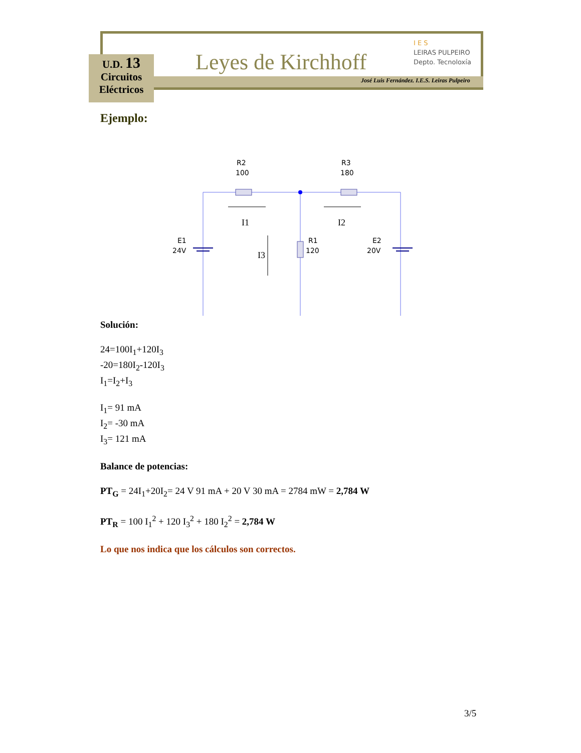U.D. 13
Circuitos
Eléctricos
Leyes de Kirchhoff
I E S
LEIRAS PULPEIRO
Depto. Tecnoloxía
José Luis Fernández. I.E.S. Leiras Pulpeiro
Ejemplo:
R2
100
R3
180
E1
24V
R1
120
E2
20V
I1
I2
I3
Solución:
24=100I<sub>1</sub>+120I<sub>3</sub>
-20=180I<sub>2</sub>-120I<sub>3</sub>
I<sub>1</sub>=I<sub>2</sub>+I<sub>3</sub>
I<sub>1</sub>= 91 mA
I<sub>2</sub>= -30 mA
I<sub>3</sub>= 121 mA
Balance de potencias:
PT<sub>G</sub> = 24I<sub>1</sub>+20I<sub>2</sub>= 24 V 91 mA + 20 V 30 mA = 2784 mW = 2,784 W
PT<sub>R</sub> = 100 I<sub>1</sub><sup>2</sup> + 120 I<sub>3</sub><sup>2</sup> + 180 I<sub>2</sub><sup>2</sup> = 2,784 W
Lo que nos indica que los cálculos son correctos.
3/5